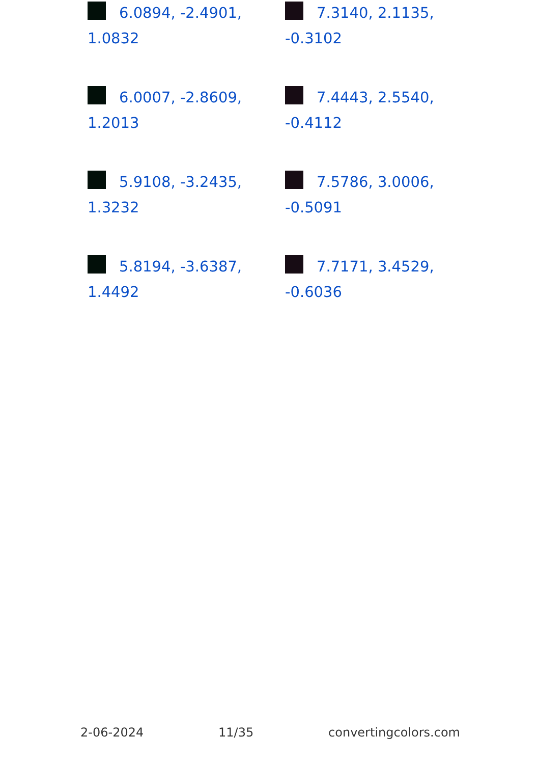6.0894, -2.4901, 1.0832
7.3140, 2.1135, -0.3102
6.0007, -2.8609, 1.2013
7.4443, 2.5540, -0.4112
5.9108, -3.2435, 1.3232
7.5786, 3.0006, -0.5091
5.8194, -3.6387, 1.4492
7.7171, 3.4529, -0.6036
2-06-2024 11/35 convertingcolors.com